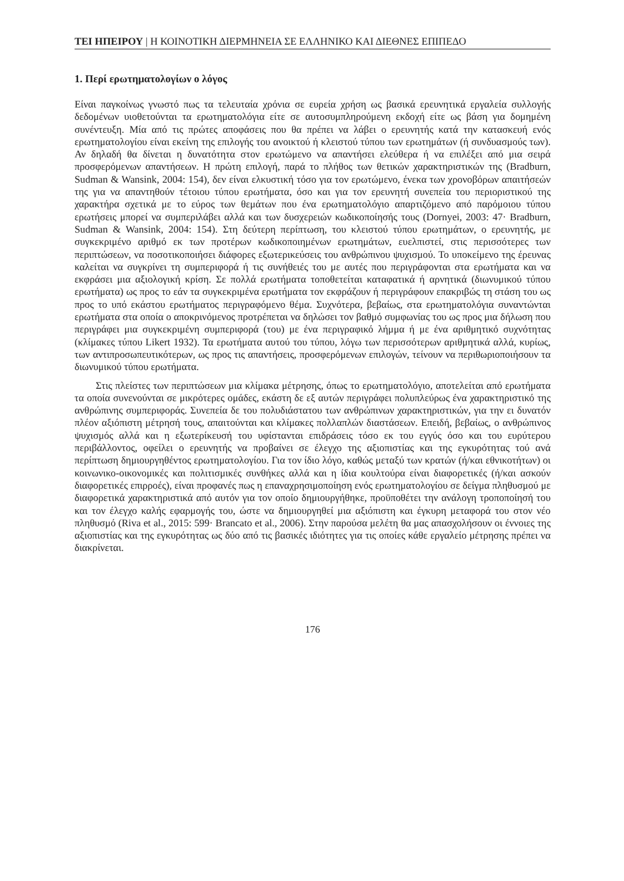ΤΕΙ ΗΠΕΙΡΟΥ | Η ΚΟΙΝΟΤΙΚΗ ΔΙΕΡΜΗΝΕΙΑ ΣΕ ΕΛΛΗΝΙΚΟ ΚΑΙ ΔΙΕΘΝΕΣ ΕΠΙΠΕΔΟ
1. Περί ερωτηματολογίων ο λόγος
Είναι παγκοίνως γνωστό πως τα τελευταία χρόνια σε ευρεία χρήση ως βασικά ερευνητικά εργαλεία συλλογής δεδομένων υιοθετούνται τα ερωτηματολόγια είτε σε αυτοσυμπληρούμενη εκδοχή είτε ως βάση για δομημένη συνέντευξη. Μία από τις πρώτες αποφάσεις που θα πρέπει να λάβει ο ερευνητής κατά την κατασκευή ενός ερωτηματολογίου είναι εκείνη της επιλογής του ανοικτού ή κλειστού τύπου των ερωτημάτων (ή συνδυασμούς των). Αν δηλαδή θα δίνεται η δυνατότητα στον ερωτώμενο να απαντήσει ελεύθερα ή να επιλέξει από μια σειρά προσφερόμενων απαντήσεων. Η πρώτη επιλογή, παρά το πλήθος των θετικών χαρακτηριστικών της (Bradburn, Sudman & Wansink, 2004: 154), δεν είναι ελκυστική τόσο για τον ερωτώμενο, ένεκα των χρονοβόρων απαιτήσεών της για να απαντηθούν τέτοιου τύπου ερωτήματα, όσο και για τον ερευνητή συνεπεία του περιοριστικού της χαρακτήρα σχετικά με το εύρος των θεμάτων που ένα ερωτηματολόγιο απαρτιζόμενο από παρόμοιου τύπου ερωτήσεις μπορεί να συμπεριλάβει αλλά και των δυσχερειών κωδικοποίησής τους (Dornyei, 2003: 47· Bradburn, Sudman & Wansink, 2004: 154). Στη δεύτερη περίπτωση, του κλειστού τύπου ερωτημάτων, ο ερευνητής, με συγκεκριμένο αριθμό εκ των προτέρων κωδικοποιημένων ερωτημάτων, ευελπιστεί, στις περισσότερες των περιπτώσεων, να ποσοτικοποιήσει διάφορες εξωτερικεύσεις του ανθρώπινου ψυχισμού. Το υποκείμενο της έρευνας καλείται να συγκρίνει τη συμπεριφορά ή τις συνήθειές του με αυτές που περιγράφονται στα ερωτήματα και να εκφράσει μια αξιολογική κρίση. Σε πολλά ερωτήματα τοποθετείται καταφατικά ή αρνητικά (διωνυμικού τύπου ερωτήματα) ως προς το εάν τα συγκεκριμένα ερωτήματα τον εκφράζουν ή περιγράφουν επακριβώς τη στάση του ως προς το υπό εκάστου ερωτήματος περιγραφόμενο θέμα. Συχνότερα, βεβαίως, στα ερωτηματολόγια συναντώνται ερωτήματα στα οποία ο αποκρινόμενος προτρέπεται να δηλώσει τον βαθμό συμφωνίας του ως προς μια δήλωση που περιγράφει μια συγκεκριμένη συμπεριφορά (του) με ένα περιγραφικό λήμμα ή με ένα αριθμητικό συχνότητας (κλίμακες τύπου Likert 1932). Τα ερωτήματα αυτού του τύπου, λόγω των περισσότερων αριθμητικά αλλά, κυρίως, των αντιπροσωπευτικότερων, ως προς τις απαντήσεις, προσφερόμενων επιλογών, τείνουν να περιθωριοποιήσουν τα διωνυμικού τύπου ερωτήματα.
Στις πλείστες των περιπτώσεων μια κλίμακα μέτρησης, όπως το ερωτηματολόγιο, αποτελείται από ερωτήματα τα οποία συνενούνται σε μικρότερες ομάδες, εκάστη δε εξ αυτών περιγράφει πολυπλεύρως ένα χαρακτηριστικό της ανθρώπινης συμπεριφοράς. Συνεπεία δε του πολυδιάστατου των ανθρώπινων χαρακτηριστικών, για την ει δυνατόν πλέον αξιόπιστη μέτρησή τους, απαιτούνται και κλίμακες πολλαπλών διαστάσεων. Επειδή, βεβαίως, ο ανθρώπινος ψυχισμός αλλά και η εξωτερίκευσή του υφίστανται επιδράσεις τόσο εκ του εγγύς όσο και του ευρύτερου περιβάλλοντος, οφείλει ο ερευνητής να προβαίνει σε έλεγχο της αξιοπιστίας και της εγκυρότητας τού ανά περίπτωση δημιουργηθέντος ερωτηματολογίου. Για τον ίδιο λόγο, καθώς μεταξύ των κρατών (ή/και εθνικοτήτων) οι κοινωνικο-οικονομικές και πολιτισμικές συνθήκες αλλά και η ίδια κουλτούρα είναι διαφορετικές (ή/και ασκούν διαφορετικές επιρροές), είναι προφανές πως η επαναχρησιμοποίηση ενός ερωτηματολογίου σε δείγμα πληθυσμού με διαφορετικά χαρακτηριστικά από αυτόν για τον οποίο δημιουργήθηκε, προϋποθέτει την ανάλογη τροποποίησή του και τον έλεγχο καλής εφαρμογής του, ώστε να δημιουργηθεί μια αξιόπιστη και έγκυρη μεταφορά του στον νέο πληθυσμό (Riva et al., 2015: 599· Brancato et al., 2006). Στην παρούσα μελέτη θα μας απασχολήσουν οι έννοιες της αξιοπιστίας και της εγκυρότητας ως δύο από τις βασικές ιδιότητες για τις οποίες κάθε εργαλείο μέτρησης πρέπει να διακρίνεται.
176